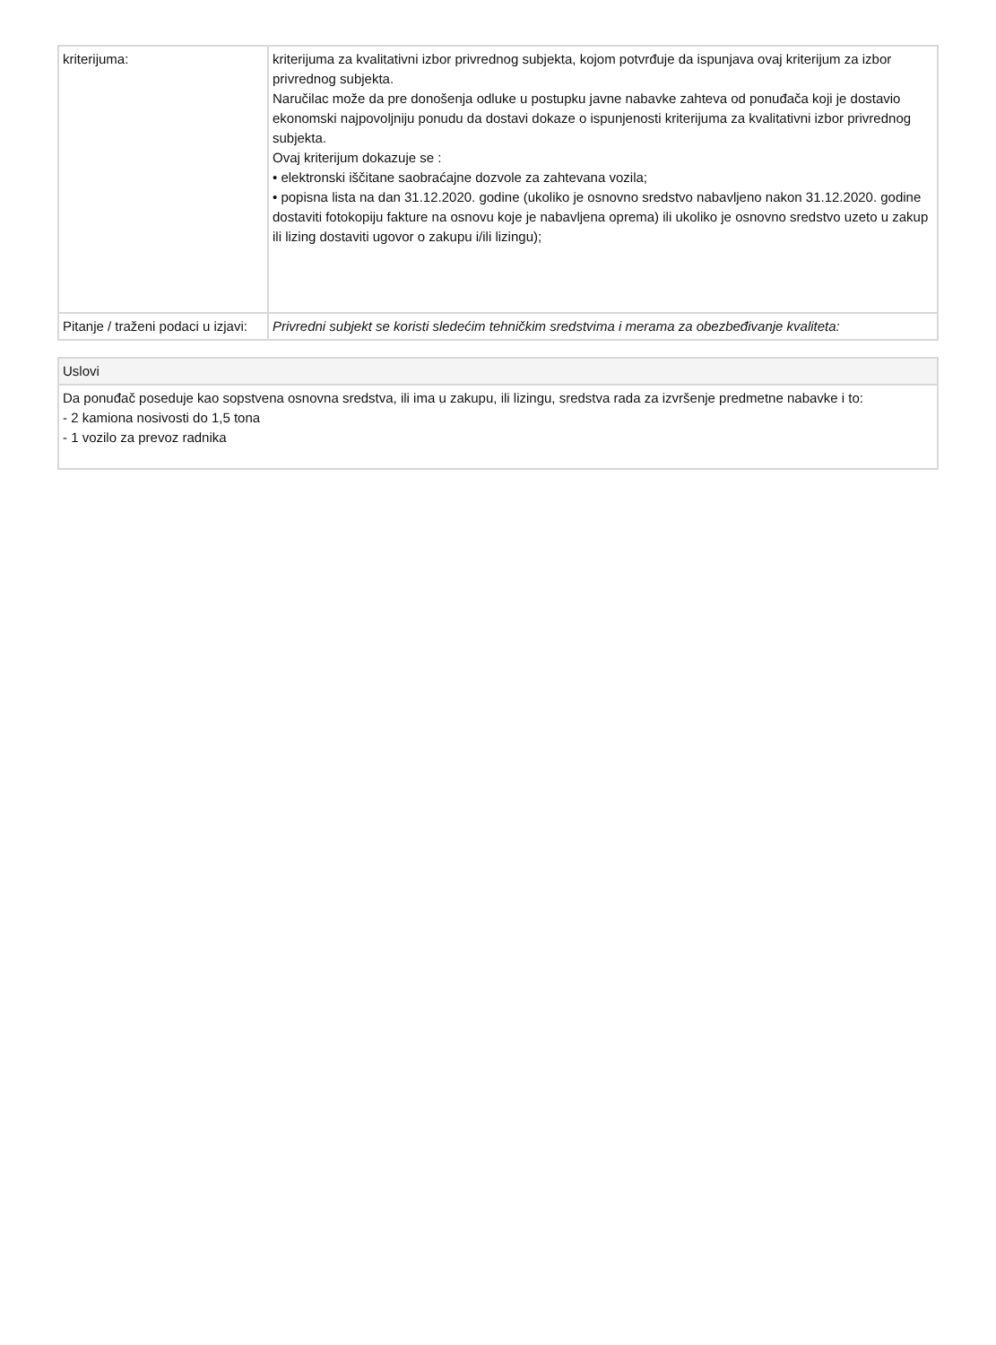| kriterijuma: | kriterijuma za kvalitativni izbor privrednog subjekta, kojom potvrđuje da ispunjava ovaj kriterijum za izbor privrednog subjekta. Naručilac može da pre donošenja odluke u postupku javne nabavke zahteva od ponuđača koji je dostavio ekonomski najpovoljniju ponudu da dostavi dokaze o ispunjenosti kriterijuma za kvalitativni izbor privrednog subjekta. Ovaj kriterijum dokazuje se : • elektronski iščitane saobraćajne dozvole za zahtevana vozila; • popisna lista na dan 31.12.2020. godine (ukoliko je osnovno sredstvo nabavljeno nakon 31.12.2020. godine dostaviti fotokopiju fakture na osnovu koje je nabavljena oprema) ili ukoliko je osnovno sredstvo uzeto u zakup ili lizing dostaviti ugovor o zakupu i/ili lizingu); |
| Pitanje / traženi podaci u izjavi: | Privredni subjekt se koristi sledećim tehničkim sredstvima i merama za obezbeđivanje kvaliteta: |
| Uslovi |
| --- |
| Da ponuđač poseduje kao sopstvena osnovna sredstva, ili ima u zakupu, ili lizingu, sredstva rada za izvršenje predmetne nabavke i to: - 2 kamiona nosivosti do 1,5 tona - 1 vozilo za prevoz radnika |